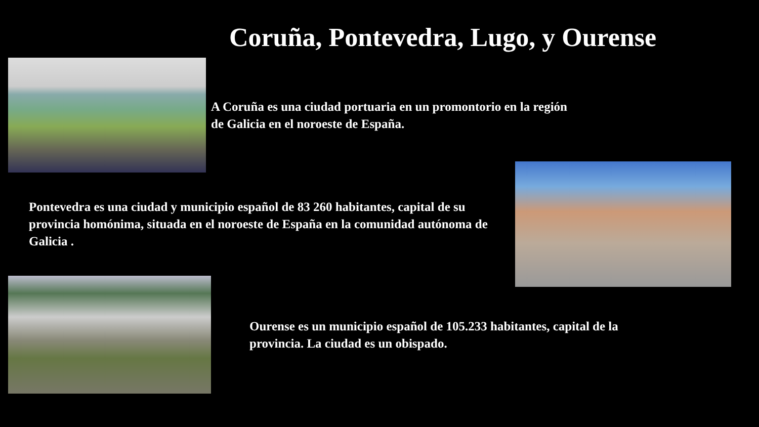Coruña, Pontevedra, Lugo, y Ourense
A Coruña es una ciudad portuaria en un promontorio en la región de Galicia en el noroeste de España.
Pontevedra es una ciudad y municipio español de 83 260 habitantes, capital de su provincia homónima, situada en el noroeste de España en la comunidad autónoma de Galicia .
Ourense es un municipio español de 105.233 habitantes, capital de la provincia. La ciudad es un obispado.